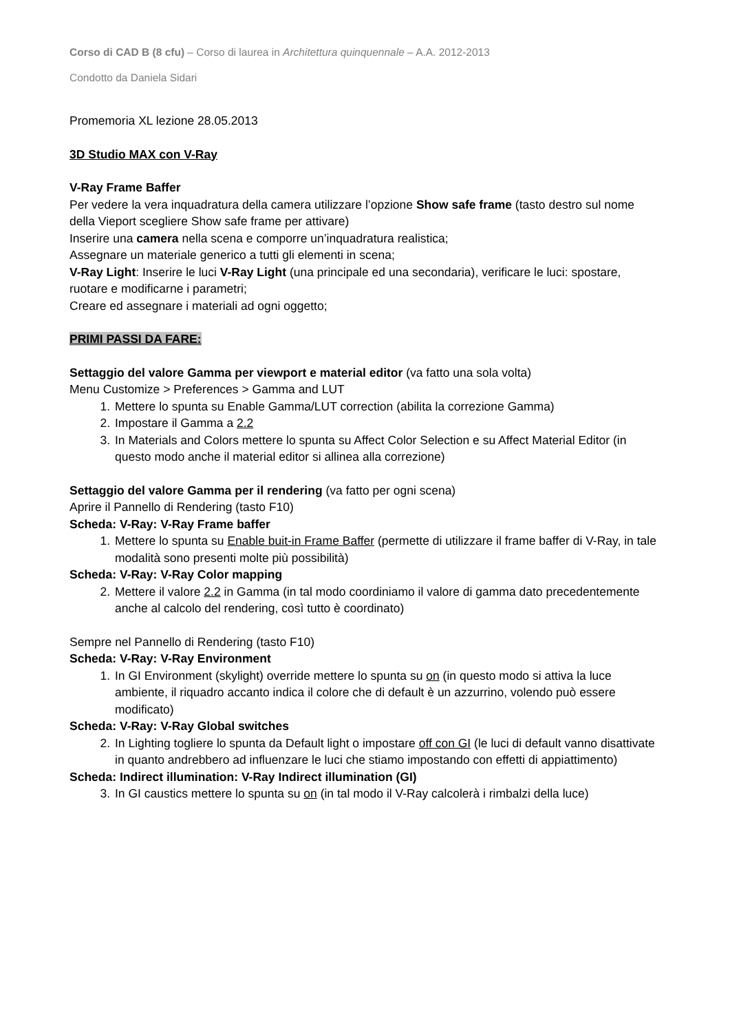Corso di CAD B (8 cfu) – Corso di laurea in Architettura quinquennale – A.A. 2012-2013
Condotto da Daniela Sidari
Promemoria XL lezione 28.05.2013
3D Studio MAX con V-Ray
V-Ray Frame Baffer
Per vedere la vera inquadratura della camera utilizzare l’opzione Show safe frame (tasto destro sul nome della Vieport scegliere Show safe frame per attivare)
Inserire una camera nella scena e comporre un’inquadratura realistica;
Assegnare un materiale generico a tutti gli elementi in scena;
V-Ray Light: Inserire le luci V-Ray Light (una principale ed una secondaria), verificare le luci: spostare, ruotare e modificarne i parametri;
Creare ed assegnare i materiali ad ogni oggetto;
PRIMI PASSI DA FARE:
Settaggio del valore Gamma per viewport e material editor (va fatto una sola volta)
Menu Customize > Preferences > Gamma and LUT
1. Mettere lo spunta su Enable Gamma/LUT correction (abilita la correzione Gamma)
2. Impostare il Gamma a 2.2
3. In Materials and Colors mettere lo spunta su Affect Color Selection e su Affect Material Editor (in questo modo anche il material editor si allinea alla correzione)
Settaggio del valore Gamma per il rendering (va fatto per ogni scena)
Aprire il Pannello di Rendering (tasto F10)
Scheda: V-Ray: V-Ray Frame baffer
1. Mettere lo spunta su Enable buit-in Frame Baffer (permette di utilizzare il frame baffer di V-Ray, in tale modalità sono presenti molte più possibilità)
Scheda: V-Ray: V-Ray Color mapping
2. Mettere il valore 2.2 in Gamma (in tal modo coordiniamo il valore di gamma dato precedentemente anche al calcolo del rendering, così tutto è coordinato)
Sempre nel Pannello di Rendering (tasto F10)
Scheda: V-Ray: V-Ray Environment
1. In GI Environment (skylight) override mettere lo spunta su on (in questo modo si attiva la luce ambiente, il riquadro accanto indica il colore che di default è un azzurrino, volendo può essere modificato)
Scheda: V-Ray: V-Ray Global switches
2. In Lighting togliere lo spunta da Default light o impostare off con GI (le luci di default vanno disattivate in quanto andrebbero ad influenzare le luci che stiamo impostando con effetti di appiattimento)
Scheda: Indirect illumination: V-Ray Indirect illumination (GI)
3. In GI caustics mettere lo spunta su on (in tal modo il V-Ray calcolerà i rimbalzi della luce)